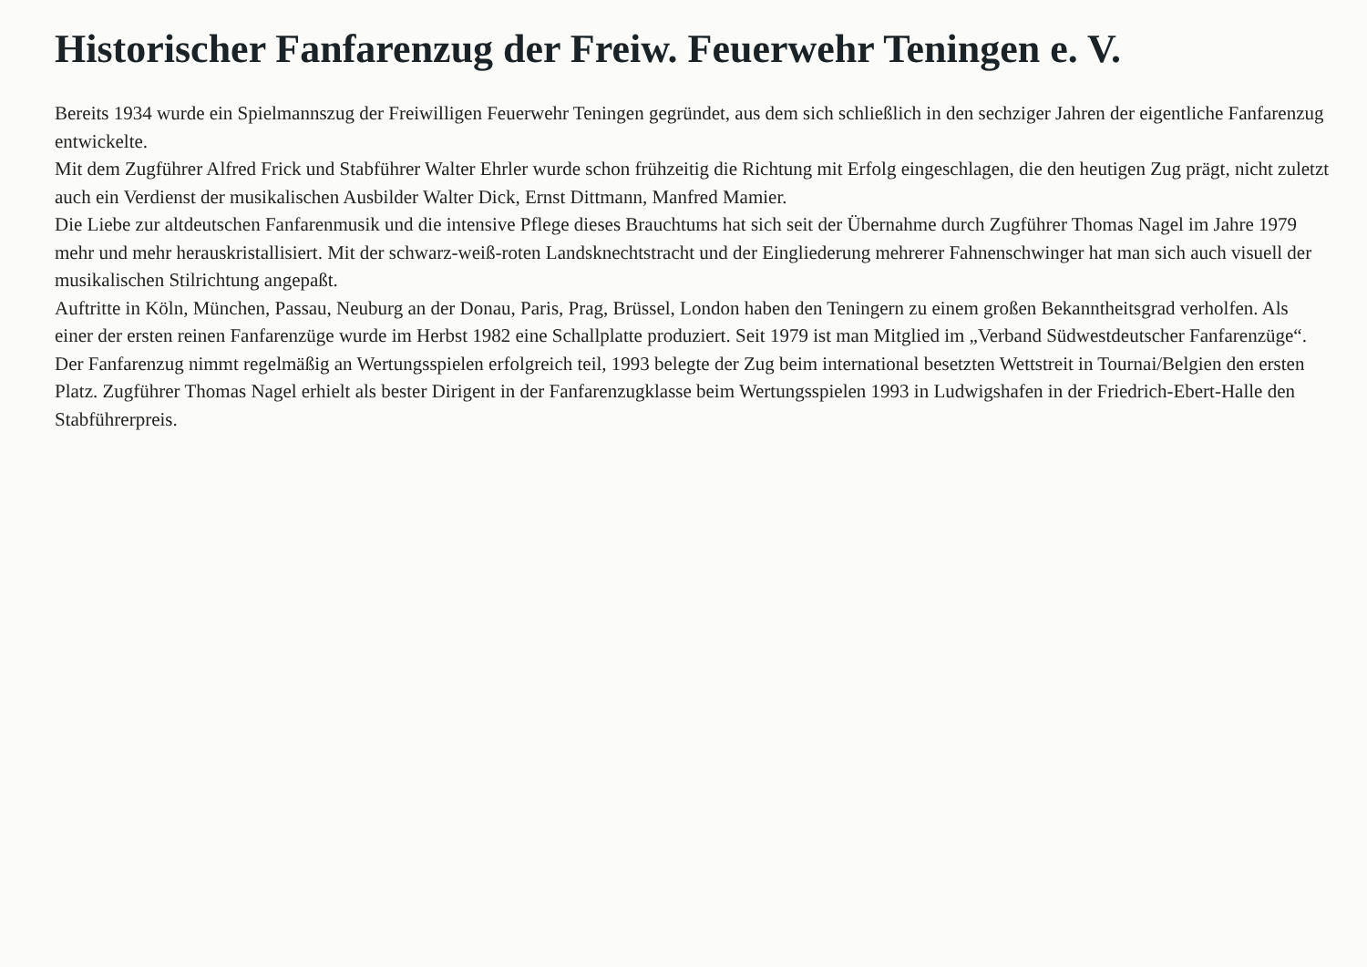Historischer Fanfarenzug der Freiw. Feuerwehr Teningen e. V.
Bereits 1934 wurde ein Spielmannszug der Freiwilligen Feuerwehr Teningen gegründet, aus dem sich schließlich in den sechziger Jahren der eigentliche Fanfarenzug entwickelte.
Mit dem Zugführer Alfred Frick und Stabführer Walter Ehrler wurde schon frühzeitig die Richtung mit Erfolg eingeschlagen, die den heutigen Zug prägt, nicht zuletzt auch ein Verdienst der musikalischen Ausbilder Walter Dick, Ernst Dittmann, Manfred Mamier.
Die Liebe zur altdeutschen Fanfarenmusik und die intensive Pflege dieses Brauchtums hat sich seit der Übernahme durch Zugführer Thomas Nagel im Jahre 1979 mehr und mehr herauskristallisiert. Mit der schwarz-weiß-roten Landsknechtstracht und der Eingliederung mehrerer Fahnenschwinger hat man sich auch visuell der musikalischen Stilrichtung angepaßt.
Auftritte in Köln, München, Passau, Neuburg an der Donau, Paris, Prag, Brüssel, London haben den Teningern zu einem großen Bekanntheitsgrad verholfen. Als einer der ersten reinen Fanfarenzüge wurde im Herbst 1982 eine Schallplatte produziert. Seit 1979 ist man Mitglied im „Verband Südwestdeutscher Fanfarenzüge“.
Der Fanfarenzug nimmt regelmäßig an Wertungsspielen erfolgreich teil, 1993 belegte der Zug beim international besetzten Wettstreit in Tournai/Belgien den ersten Platz. Zugführer Thomas Nagel erhielt als bester Dirigent in der Fanfarenzugklasse beim Wertungsspielen 1993 in Ludwigshafen in der Friedrich-Ebert-Halle den Stabführerpreis.